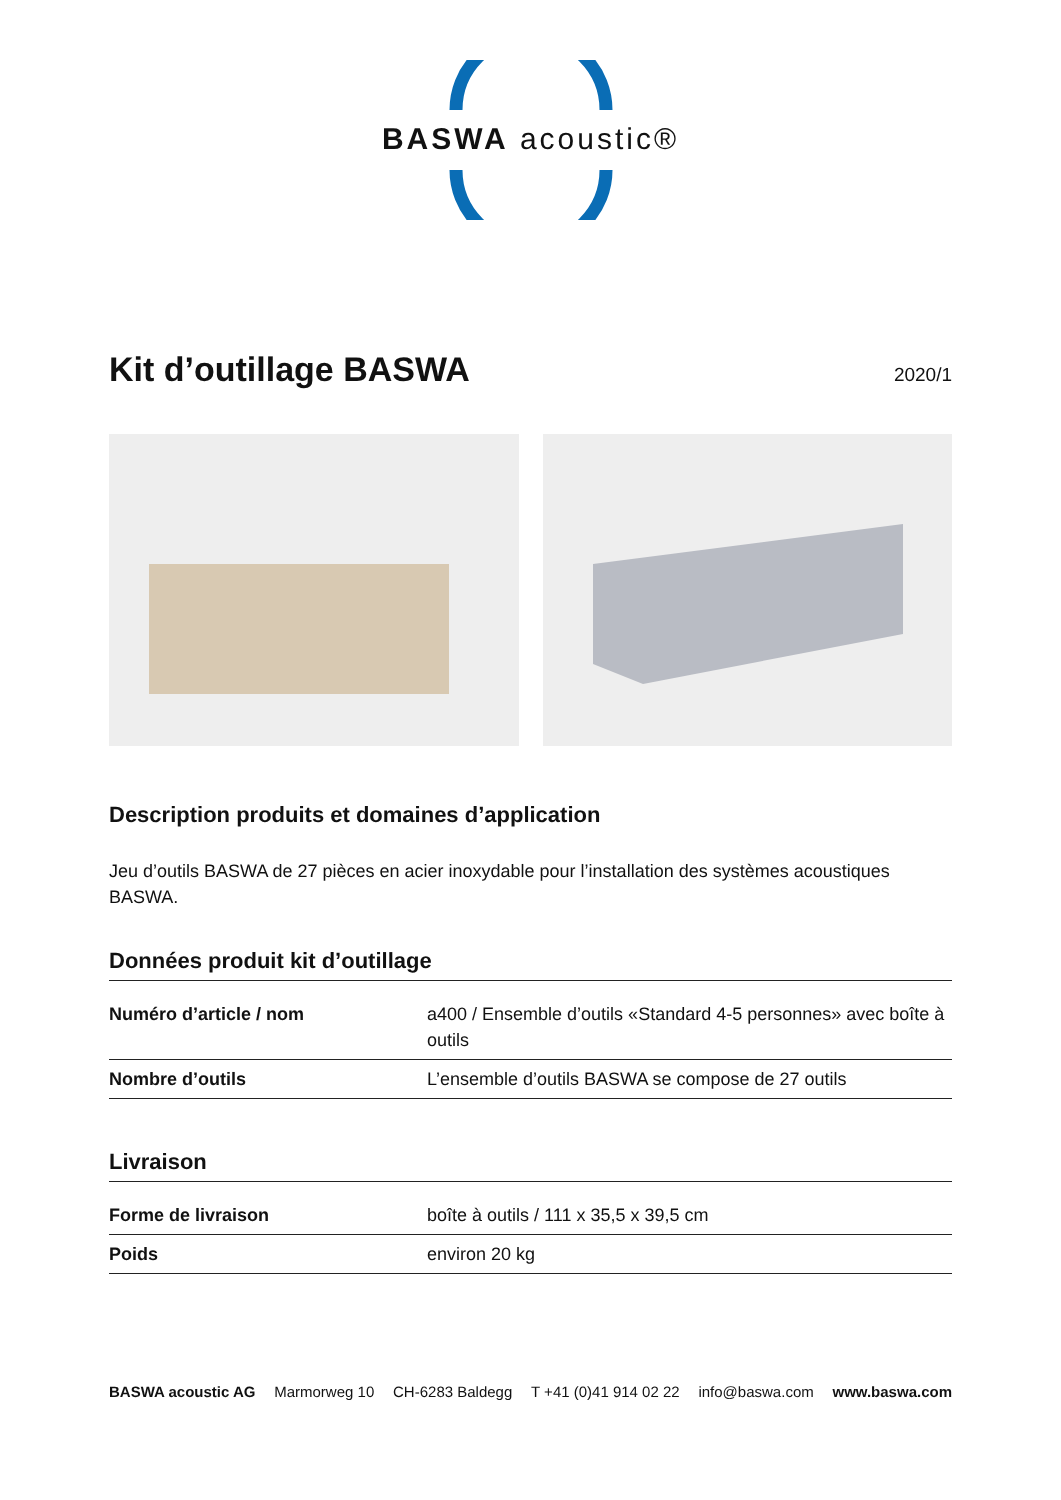BASWA acoustic®
Kit d’outillage BASWA 2020/1
Description produits et domaines d’application
Jeu d’outils BASWA de 27 pièces en acier inoxydable pour l’installation des systèmes acoustiques BASWA.
Données produit kit d’outillage
| Numéro d’article / nom | a400 / Ensemble d’outils «Standard 4-5 personnes» avec boîte à outils |
| Nombre d’outils | L’ensemble d’outils BASWA se compose de 27 outils |
Livraison
| Forme de livraison | boîte à outils / 111 x 35,5 x 39,5 cm |
| Poids | environ 20 kg |
BASWA acoustic AG Marmorweg 10 CH-6283 Baldegg T +41 (0)41 914 02 22 info@baswa.com www.baswa.com